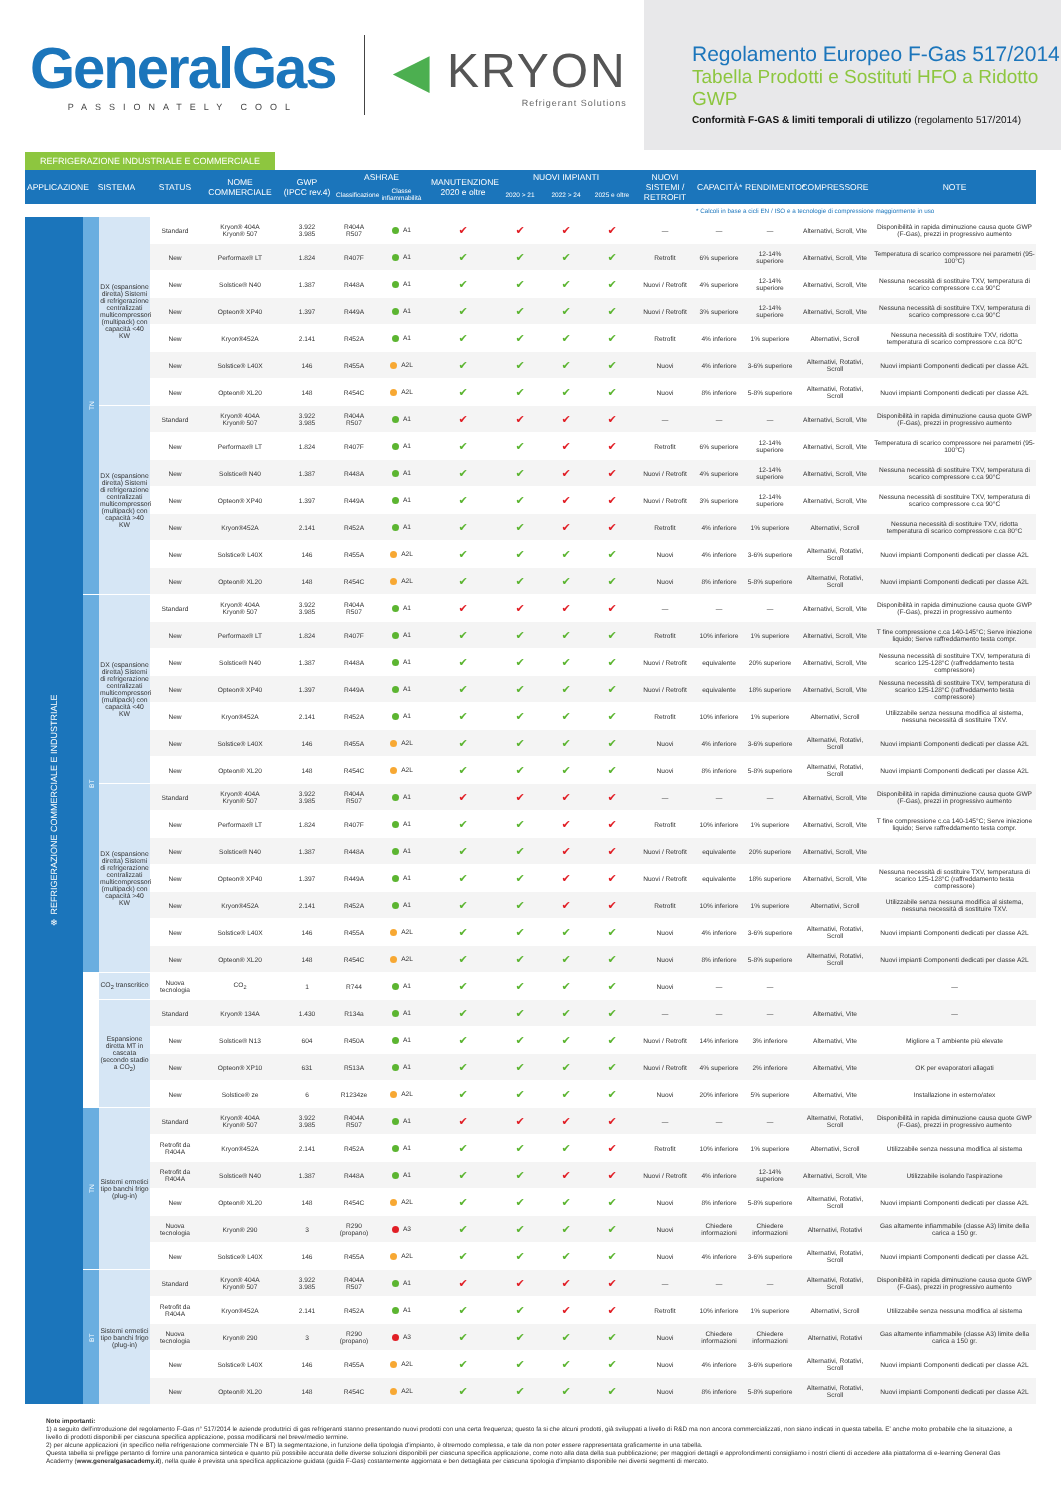GeneralGas
PASSIONATELY COOL
◀ KRYON
Refrigerant Solutions
Regolamento Europeo F-Gas 517/2014
Tabella Prodotti e Sostituti HFO a Ridotto GWP
Conformità F-GAS & limiti temporali di utilizzo (regolamento 517/2014)
REFRIGERAZIONE INDUSTRIALE E COMMERCIALE
| APPLICAZIONE | SISTEMA | | STATUS | NOME COMMERCIALE | GWP (IPCC rev.4) | ASHRAE | | MANUTENZIONE 2020 e oltre | NUOVI IMPIANTI | | | NUOVI SISTEMI / RETROFIT | CAPACITÀ* | RENDIMENTO* | COMPRESSORE | NOTE |
| --- | --- | --- | --- | --- | --- | --- | --- | --- | --- | --- | --- | --- | --- | --- | --- | --- |
| | | | | | | Classificazione | Classe infiammabilità | | 2020 > 21 | 2022 > 24 | 2025 e oltre | | | | | |
| | | | | | | | | | | | | | * Calcoli in base a cicli EN / ISO e a tecnologie di compressione maggiormente in uso | | | |
| ❄ REFRIGERAZIONE COMMERCIALE E INDUSTRIALE | TN | DX (espansione diretta) Sistemi di refrigerazione centralizzati multicompressori (multipack) con capacità <40 KW | Standard | Kryon® 404A Kryon® 507 | 3.922 3.985 | R404A R507 | A1 | ✔ | ✔ | ✔ | ✔ | — | — | — | Alternativi, Scroll, Vite | Disponibilità in rapida diminuzione causa quote GWP (F-Gas), prezzi in progressivo aumento |
| | | | New | Performax® LT | 1.824 | R407F | A1 | ✔ | ✔ | ✔ | ✔ | Retrofit | 6% superiore | 12-14% superiore | Alternativi, Scroll, Vite | Temperatura di scarico compressore nei parametri (95-100°C) |
| | | | New | Solstice® N40 | 1.387 | R448A | A1 | ✔ | ✔ | ✔ | ✔ | Nuovi / Retrofit | 4% superiore | 12-14% superiore | Alternativi, Scroll, Vite | Nessuna necessità di sostituire TXV, temperatura di scarico compressore c.ca 90°C |
| | | | New | Opteon® XP40 | 1.397 | R449A | A1 | ✔ | ✔ | ✔ | ✔ | Nuovi / Retrofit | 3% superiore | 12-14% superiore | Alternativi, Scroll, Vite | Nessuna necessità di sostituire TXV, temperatura di scarico compressore c.ca 90°C |
| | | | New | Kryon®452A | 2.141 | R452A | A1 | ✔ | ✔ | ✔ | ✔ | Retrofit | 4% inferiore | 1% superiore | Alternativi, Scroll | Nessuna necessità di sostituire TXV, ridotta temperatura di scarico compressore c.ca 80°C |
| | | | New | Solstice® L40X | 146 | R455A | A2L | ✔ | ✔ | ✔ | ✔ | Nuovi | 4% inferiore | 3-6% superiore | Alternativi, Rotativi, Scroll | Nuovi impianti Componenti dedicati per classe A2L |
| | | | New | Opteon® XL20 | 148 | R454C | A2L | ✔ | ✔ | ✔ | ✔ | Nuovi | 8% inferiore | 5-8% superiore | Alternativi, Rotativi, Scroll | Nuovi impianti Componenti dedicati per classe A2L |
| | | DX (espansione diretta) Sistemi di refrigerazione centralizzati multicompressori (multipack) con capacità >40 KW | Standard | Kryon® 404A Kryon® 507 | 3.922 3.985 | R404A R507 | A1 | ✔ | ✔ | ✔ | ✔ | — | — | — | Alternativi, Scroll, Vite | Disponibilità in rapida diminuzione causa quote GWP (F-Gas), prezzi in progressivo aumento |
| | | | New | Performax® LT | 1.824 | R407F | A1 | ✔ | ✔ | ✔ | ✔ | Retrofit | 6% superiore | 12-14% superiore | Alternativi, Scroll, Vite | Temperatura di scarico compressore nei parametri (95-100°C) |
| | | | New | Solstice® N40 | 1.387 | R448A | A1 | ✔ | ✔ | ✔ | ✔ | Nuovi / Retrofit | 4% superiore | 12-14% superiore | Alternativi, Scroll, Vite | Nessuna necessità di sostituire TXV, temperatura di scarico compressore c.ca 90°C |
| | | | New | Opteon® XP40 | 1.397 | R449A | A1 | ✔ | ✔ | ✔ | ✔ | Nuovi / Retrofit | 3% superiore | 12-14% superiore | Alternativi, Scroll, Vite | Nessuna necessità di sostituire TXV, temperatura di scarico compressore c.ca 90°C |
| | | | New | Kryon®452A | 2.141 | R452A | A1 | ✔ | ✔ | ✔ | ✔ | Retrofit | 4% inferiore | 1% superiore | Alternativi, Scroll | Nessuna necessità di sostituire TXV, ridotta temperatura di scarico compressore c.ca 80°C |
| | | | New | Solstice® L40X | 146 | R455A | A2L | ✔ | ✔ | ✔ | ✔ | Nuovi | 4% inferiore | 3-6% superiore | Alternativi, Rotativi, Scroll | Nuovi impianti Componenti dedicati per classe A2L |
| | | | New | Opteon® XL20 | 148 | R454C | A2L | ✔ | ✔ | ✔ | ✔ | Nuovi | 8% inferiore | 5-8% superiore | Alternativi, Rotativi, Scroll | Nuovi impianti Componenti dedicati per classe A2L |
| | BT | DX (espansione diretta) Sistemi di refrigerazione centralizzati multicompressori (multipack) con capacità <40 KW | Standard | Kryon® 404A Kryon® 507 | 3.922 3.985 | R404A R507 | A1 | ✔ | ✔ | ✔ | ✔ | — | — | — | Alternativi, Scroll, Vite | Disponibilità in rapida diminuzione causa quote GWP (F-Gas), prezzi in progressivo aumento |
| | | | New | Performax® LT | 1.824 | R407F | A1 | ✔ | ✔ | ✔ | ✔ | Retrofit | 10% inferiore | 1% superiore | Alternativi, Scroll, Vite | T fine compressione c.ca 140-145°C; Serve iniezione liquido; Serve raffreddamento testa compr. |
| | | | New | Solstice® N40 | 1.387 | R448A | A1 | ✔ | ✔ | ✔ | ✔ | Nuovi / Retrofit | equivalente | 20% superiore | Alternativi, Scroll, Vite | Nessuna necessità di sostituire TXV, temperatura di scarico 125-128°C (raffreddamento testa compressore) |
| | | | New | Opteon® XP40 | 1.397 | R449A | A1 | ✔ | ✔ | ✔ | ✔ | Nuovi / Retrofit | equivalente | 18% superiore | Alternativi, Scroll, Vite | Nessuna necessità di sostituire TXV, temperatura di scarico 125-128°C (raffreddamento testa compressore) |
| | | | New | Kryon®452A | 2.141 | R452A | A1 | ✔ | ✔ | ✔ | ✔ | Retrofit | 10% inferiore | 1% superiore | Alternativi, Scroll | Utilizzabile senza nessuna modifica al sistema, nessuna necessità di sostituire TXV. |
| | | | New | Solstice® L40X | 146 | R455A | A2L | ✔ | ✔ | ✔ | ✔ | Nuovi | 4% inferiore | 3-6% superiore | Alternativi, Rotativi, Scroll | Nuovi impianti Componenti dedicati per classe A2L |
| | | | New | Opteon® XL20 | 148 | R454C | A2L | ✔ | ✔ | ✔ | ✔ | Nuovi | 8% inferiore | 5-8% superiore | Alternativi, Rotativi, Scroll | Nuovi impianti Componenti dedicati per classe A2L |
| | | DX (espansione diretta) Sistemi di refrigerazione centralizzati multicompressori (multipack) con capacità >40 KW | Standard | Kryon® 404A Kryon® 507 | 3.922 3.985 | R404A R507 | A1 | ✔ | ✔ | ✔ | ✔ | — | — | — | Alternativi, Scroll, Vite | Disponibilità in rapida diminuzione causa quote GWP (F-Gas), prezzi in progressivo aumento |
| | | | New | Performax® LT | 1.824 | R407F | A1 | ✔ | ✔ | ✔ | ✔ | Retrofit | 10% inferiore | 1% superiore | Alternativi, Scroll, Vite | T fine compressione c.ca 140-145°C; Serve iniezione liquido; Serve raffreddamento testa compr. |
| | | | New | Solstice® N40 | 1.387 | R448A | A1 | ✔ | ✔ | ✔ | ✔ | Nuovi / Retrofit | equivalente | 20% superiore | Alternativi, Scroll, Vite | |
| | | | New | Opteon® XP40 | 1.397 | R449A | A1 | ✔ | ✔ | ✔ | ✔ | Nuovi / Retrofit | equivalente | 18% superiore | Alternativi, Scroll, Vite | Nessuna necessità di sostituire TXV, temperatura di scarico 125-128°C (raffreddamento testa compressore) |
| | | | New | Kryon®452A | 2.141 | R452A | A1 | ✔ | ✔ | ✔ | ✔ | Retrofit | 10% inferiore | 1% superiore | Alternativi, Scroll | Utilizzabile senza nessuna modifica al sistema, nessuna necessità di sostituire TXV. |
| | | | New | Solstice® L40X | 146 | R455A | A2L | ✔ | ✔ | ✔ | ✔ | Nuovi | 4% inferiore | 3-6% superiore | Alternativi, Rotativi, Scroll | Nuovi impianti Componenti dedicati per classe A2L |
| | | | New | Opteon® XL20 | 148 | R454C | A2L | ✔ | ✔ | ✔ | ✔ | Nuovi | 8% inferiore | 5-8% superiore | Alternativi, Rotativi, Scroll | Nuovi impianti Componenti dedicati per classe A2L |
| | | CO<sub>2</sub> transcritico | Nuova tecnologia | CO<sub>2</sub> | 1 | R744 | A1 | ✔ | ✔ | ✔ | ✔ | Nuovi | — | — | | — |
| | | Espansione diretta MT in cascata (secondo stadio a CO<sub>2</sub>) | Standard | Kryon® 134A | 1.430 | R134a | A1 | ✔ | ✔ | ✔ | ✔ | — | — | — | Alternativi, Vite | — |
| | | | New | Solstice® N13 | 604 | R450A | A1 | ✔ | ✔ | ✔ | ✔ | Nuovi / Retrofit | 14% inferiore | 3% inferiore | Alternativi, Vite | Migliore a T ambiente più elevate |
| | | | New | Opteon® XP10 | 631 | R513A | A1 | ✔ | ✔ | ✔ | ✔ | Nuovi / Retrofit | 4% superiore | 2% inferiore | Alternativi, Vite | OK per evaporatori allagati |
| | | | New | Solstice® ze | 6 | R1234ze | A2L | ✔ | ✔ | ✔ | ✔ | Nuovi | 20% inferiore | 5% superiore | Alternativi, Vite | Installazione in esterno/atex |
| | TN | Sistemi ermetici tipo banchi frigo (plug-in) | Standard | Kryon® 404A Kryon® 507 | 3.922 3.985 | R404A R507 | A1 | ✔ | ✔ | ✔ | ✔ | — | — | — | Alternativi, Rotativi, Scroll | Disponibilità in rapida diminuzione causa quote GWP (F-Gas), prezzi in progressivo aumento |
| | | | Retrofit da R404A | Kryon®452A | 2.141 | R452A | A1 | ✔ | ✔ | ✔ | ✔ | Retrofit | 10% inferiore | 1% superiore | Alternativi, Scroll | Utilizzabile senza nessuna modifica al sistema |
| | | | Retrofit da R404A | Solstice® N40 | 1.387 | R448A | A1 | ✔ | ✔ | ✔ | ✔ | Nuovi / Retrofit | 4% inferiore | 12-14% superiore | Alternativi, Scroll, Vite | Utilizzabile isolando l'aspirazione |
| | | | New | Opteon® XL20 | 148 | R454C | A2L | ✔ | ✔ | ✔ | ✔ | Nuovi | 8% inferiore | 5-8% superiore | Alternativi, Rotativi, Scroll | Nuovi impianti Componenti dedicati per classe A2L |
| | | | Nuova tecnologia | Kryon® 290 | 3 | R290 (propano) | A3 | ✔ | ✔ | ✔ | ✔ | Nuovi | Chiedere informazioni | Chiedere informazioni | Alternativi, Rotativi | Gas altamente infiammabile (classe A3) limite della carica a 150 gr. |
| | | | New | Solstice® L40X | 146 | R455A | A2L | ✔ | ✔ | ✔ | ✔ | Nuovi | 4% inferiore | 3-6% superiore | Alternativi, Rotativi, Scroll | Nuovi impianti Componenti dedicati per classe A2L |
| | BT | Sistemi ermetici tipo banchi frigo (plug-in) | Standard | Kryon® 404A Kryon® 507 | 3.922 3.985 | R404A R507 | A1 | ✔ | ✔ | ✔ | ✔ | — | — | — | Alternativi, Rotativi, Scroll | Disponibilità in rapida diminuzione causa quote GWP (F-Gas), prezzi in progressivo aumento |
| | | | Retrofit da R404A | Kryon®452A | 2.141 | R452A | A1 | ✔ | ✔ | ✔ | ✔ | Retrofit | 10% inferiore | 1% superiore | Alternativi, Scroll | Utilizzabile senza nessuna modifica al sistema |
| | | | Nuova tecnologia | Kryon® 290 | 3 | R290 (propano) | A3 | ✔ | ✔ | ✔ | ✔ | Nuovi | Chiedere informazioni | Chiedere informazioni | Alternativi, Rotativi | Gas altamente infiammabile (classe A3) limite della carica a 150 gr. |
| | | | New | Solstice® L40X | 146 | R455A | A2L | ✔ | ✔ | ✔ | ✔ | Nuovi | 4% inferiore | 3-6% superiore | Alternativi, Rotativi, Scroll | Nuovi impianti Componenti dedicati per classe A2L |
| | | | New | Opteon® XL20 | 148 | R454C | A2L | ✔ | ✔ | ✔ | ✔ | Nuovi | 8% inferiore | 5-8% superiore | Alternativi, Rotativi, Scroll | Nuovi impianti Componenti dedicati per classe A2L |
Note importanti:
1) a seguito dell'introduzione del regolamento F-Gas n° 517/2014 le aziende produttrici di gas refrigeranti stanno presentando nuovi prodotti con una certa frequenza; questo fa si che alcuni prodotti, già sviluppati a livello di R&D ma non ancora commercializzati, non siano indicati in questa tabella. E' anche molto probabile che la situazione, a livello di prodotti disponibili per ciascuna specifica applicazione, possa modificarsi nel breve/medio termine.
2) per alcune applicazioni (in specifico nella refrigerazione commerciale TN e BT) la segmentazione, in funzione della tipologia d'impianto, è oltremodo complessa, e tale da non poter essere rappresentata graficamente in una tabella.
Questa tabella si prefigge pertanto di fornire una panoramica sintetica e quanto più possibile accurata delle diverse soluzioni disponibili per ciascuna specifica applicazione, come noto alla data della sua pubblicazione; per maggiori dettagli e approfondimenti consigliamo i nostri clienti di accedere alla piattaforma di e-learning General Gas Academy (www.generalgasacademy.it), nella quale è prevista una specifica applicazione guidata (guida F-Gas) costantemente aggiornata e ben dettagliata per ciascuna tipologia d'impianto disponibile nei diversi segmenti di mercato.